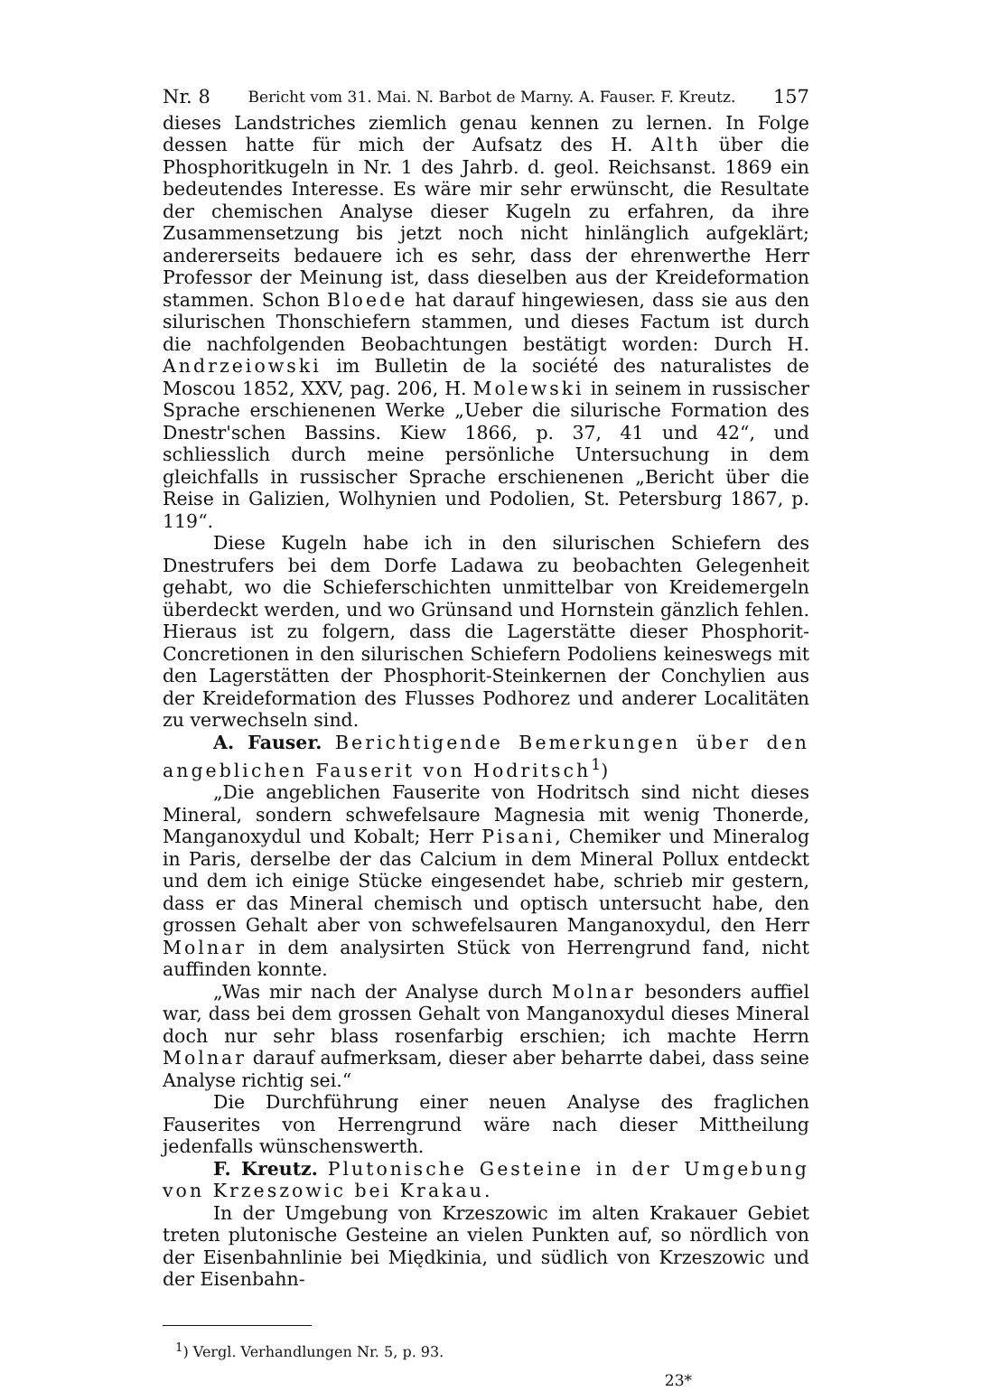Nr. 8 Bericht vom 31. Mai. N. Barbot de Marny. A. Fauser. F. Kreutz. 157
dieses Landstriches ziemlich genau kennen zu lernen. In Folge dessen hatte für mich der Aufsatz des H. Alth über die Phosphoritkugeln in Nr. 1 des Jahrb. d. geol. Reichsanst. 1869 ein bedeutendes Interesse. Es wäre mir sehr erwünscht, die Resultate der chemischen Analyse dieser Kugeln zu erfahren, da ihre Zusammensetzung bis jetzt noch nicht hinlänglich aufgeklärt; andererseits bedauere ich es sehr, dass der ehrenwerthe Herr Professor der Meinung ist, dass dieselben aus der Kreideformation stammen. Schon Bloede hat darauf hingewiesen, dass sie aus den silurischen Thonschiefern stammen, und dieses Factum ist durch die nachfolgenden Beobachtungen bestätigt worden: Durch H. Andrzeiowski im Bulletin de la société des naturalistes de Moscou 1852, XXV, pag. 206, H. Molewski in seinem in russischer Sprache erschienenen Werke „Ueber die silurische Formation des Dnestr'schen Bassins. Kiew 1866, p. 37, 41 und 42“, und schliesslich durch meine persönliche Untersuchung in dem gleichfalls in russischer Sprache erschienenen „Bericht über die Reise in Galizien, Wolhynien und Podolien, St. Petersburg 1867, p. 119“.
Diese Kugeln habe ich in den silurischen Schiefern des Dnestrufers bei dem Dorfe Ladawa zu beobachten Gelegenheit gehabt, wo die Schieferschichten unmittelbar von Kreidemergeln überdeckt werden, und wo Grünsand und Hornstein gänzlich fehlen. Hieraus ist zu folgern, dass die Lagerstätte dieser Phosphorit-Concretionen in den silurischen Schiefern Podoliens keineswegs mit den Lagerstätten der Phosphorit-Steinkernen der Conchylien aus der Kreideformation des Flusses Podhorez und anderer Localitäten zu verwechseln sind.
A. Fauser. Berichtigende Bemerkungen über den angeblichen Fauserit von Hodritsch<sup>1</sup>)
„Die angeblichen Fauserite von Hodritsch sind nicht dieses Mineral, sondern schwefelsaure Magnesia mit wenig Thonerde, Manganoxydul und Kobalt; Herr Pisani, Chemiker und Mineralog in Paris, derselbe der das Calcium in dem Mineral Pollux entdeckt und dem ich einige Stücke eingesendet habe, schrieb mir gestern, dass er das Mineral chemisch und optisch untersucht habe, den grossen Gehalt aber von schwefelsauren Manganoxydul, den Herr Molnar in dem analysirten Stück von Herrengrund fand, nicht auffinden konnte.
„Was mir nach der Analyse durch Molnar besonders auffiel war, dass bei dem grossen Gehalt von Manganoxydul dieses Mineral doch nur sehr blass rosenfarbig erschien; ich machte Herrn Molnar darauf aufmerksam, dieser aber beharrte dabei, dass seine Analyse richtig sei.“
Die Durchführung einer neuen Analyse des fraglichen Fauserites von Herrengrund wäre nach dieser Mittheilung jedenfalls wünschenswerth.
F. Kreutz. Plutonische Gesteine in der Umgebung von Krzeszowic bei Krakau.
In der Umgebung von Krzeszowic im alten Krakauer Gebiet treten plutonische Gesteine an vielen Punkten auf, so nördlich von der Eisenbahnlinie bei Międkinia, und südlich von Krzeszowic und der Eisenbahn-
<sup>1</sup>) Vergl. Verhandlungen Nr. 5, p. 93.
23*